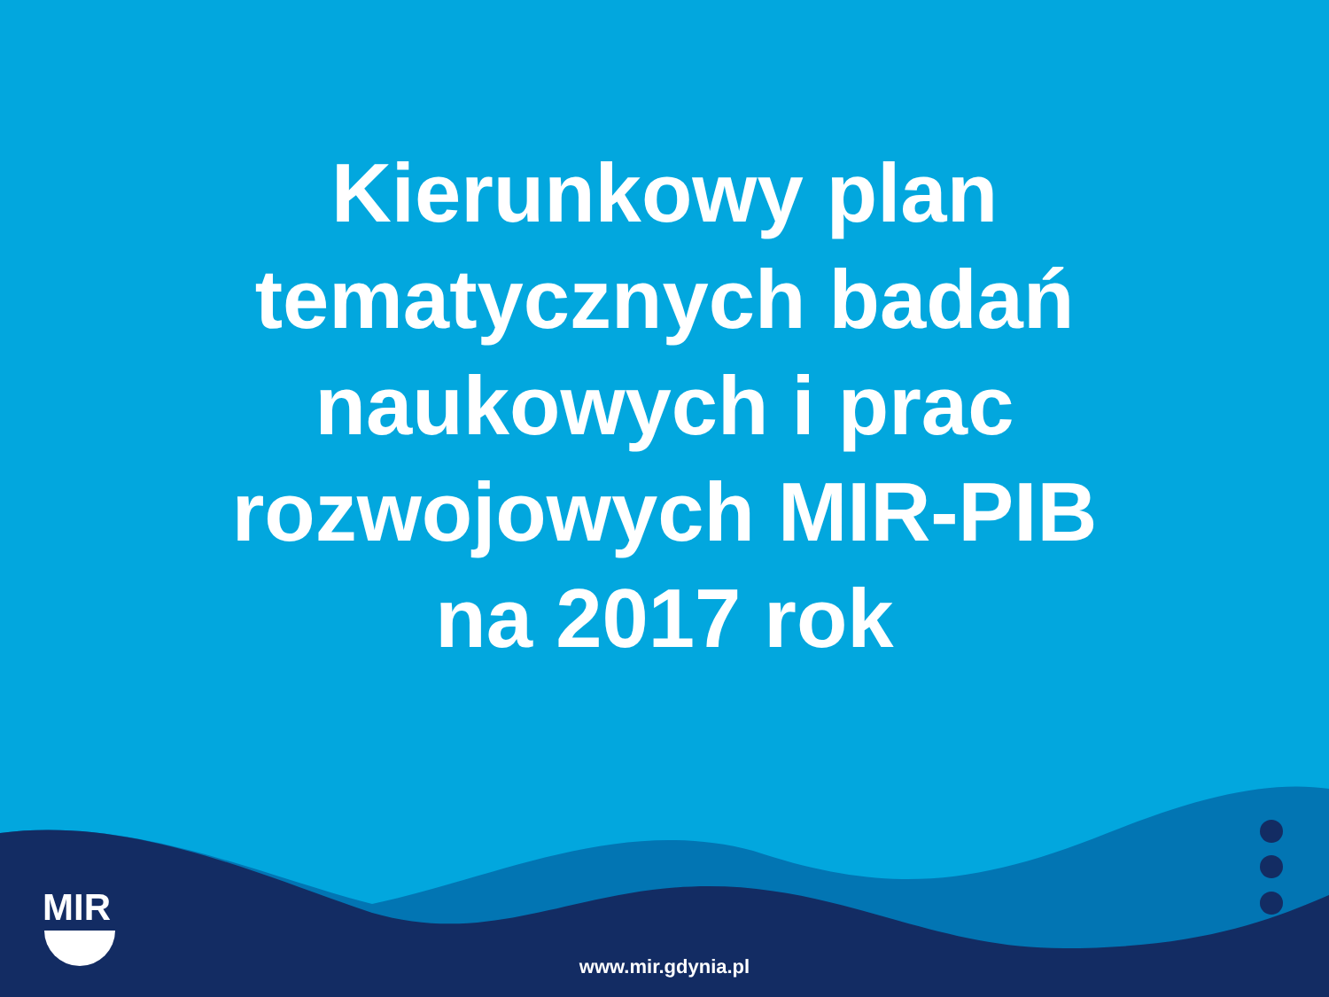Kierunkowy plan
tematycznych badań
naukowych i prac
rozwojowych MIR-PIB
na 2017 rok
MIR
www.mir.gdynia.pl